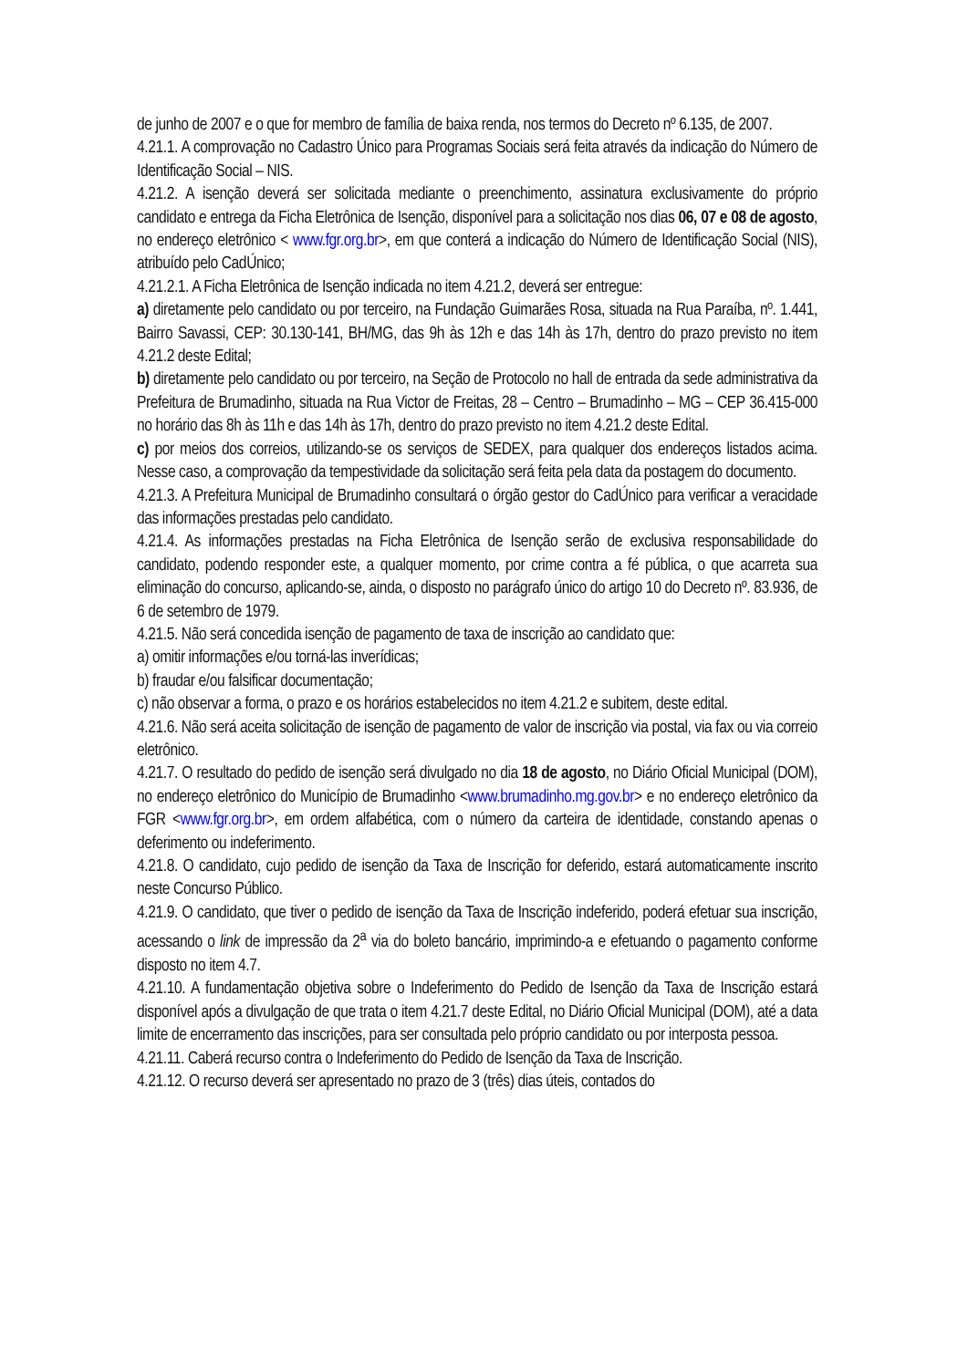de junho de 2007 e o que for membro de família de baixa renda, nos termos do Decreto nº 6.135, de 2007.
4.21.1. A comprovação no Cadastro Único para Programas Sociais será feita através da indicação do Número de Identificação Social – NIS.
4.21.2. A isenção deverá ser solicitada mediante o preenchimento, assinatura exclusivamente do próprio candidato e entrega da Ficha Eletrônica de Isenção, disponível para a solicitação nos dias 06, 07 e 08 de agosto, no endereço eletrônico < www.fgr.org.br>, em que conterá a indicação do Número de Identificação Social (NIS), atribuído pelo CadÚnico;
4.21.2.1. A Ficha Eletrônica de Isenção indicada no item 4.21.2, deverá ser entregue:
a) diretamente pelo candidato ou por terceiro, na Fundação Guimarães Rosa, situada na Rua Paraíba, nº. 1.441, Bairro Savassi, CEP: 30.130-141, BH/MG, das 9h às 12h e das 14h às 17h, dentro do prazo previsto no item 4.21.2 deste Edital;
b) diretamente pelo candidato ou por terceiro, na Seção de Protocolo no hall de entrada da sede administrativa da Prefeitura de Brumadinho, situada na Rua Victor de Freitas, 28 – Centro – Brumadinho – MG – CEP 36.415-000 no horário das 8h às 11h e das 14h às 17h, dentro do prazo previsto no item 4.21.2 deste Edital.
c) por meios dos correios, utilizando-se os serviços de SEDEX, para qualquer dos endereços listados acima. Nesse caso, a comprovação da tempestividade da solicitação será feita pela data da postagem do documento.
4.21.3. A Prefeitura Municipal de Brumadinho consultará o órgão gestor do CadÚnico para verificar a veracidade das informações prestadas pelo candidato.
4.21.4. As informações prestadas na Ficha Eletrônica de Isenção serão de exclusiva responsabilidade do candidato, podendo responder este, a qualquer momento, por crime contra a fé pública, o que acarreta sua eliminação do concurso, aplicando-se, ainda, o disposto no parágrafo único do artigo 10 do Decreto nº. 83.936, de 6 de setembro de 1979.
4.21.5. Não será concedida isenção de pagamento de taxa de inscrição ao candidato que:
a) omitir informações e/ou torná-las inverídicas;
b) fraudar e/ou falsificar documentação;
c) não observar a forma, o prazo e os horários estabelecidos no item 4.21.2 e subitem, deste edital.
4.21.6. Não será aceita solicitação de isenção de pagamento de valor de inscrição via postal, via fax ou via correio eletrônico.
4.21.7. O resultado do pedido de isenção será divulgado no dia 18 de agosto, no Diário Oficial Municipal (DOM), no endereço eletrônico do Município de Brumadinho <www.brumadinho.mg.gov.br> e no endereço eletrônico da FGR <www.fgr.org.br>, em ordem alfabética, com o número da carteira de identidade, constando apenas o deferimento ou indeferimento.
4.21.8. O candidato, cujo pedido de isenção da Taxa de Inscrição for deferido, estará automaticamente inscrito neste Concurso Público.
4.21.9. O candidato, que tiver o pedido de isenção da Taxa de Inscrição indeferido, poderá efetuar sua inscrição, acessando o link de impressão da 2<sup>a</sup> via do boleto bancário, imprimindo-a e efetuando o pagamento conforme disposto no item 4.7.
4.21.10. A fundamentação objetiva sobre o Indeferimento do Pedido de Isenção da Taxa de Inscrição estará disponível após a divulgação de que trata o item 4.21.7 deste Edital, no Diário Oficial Municipal (DOM), até a data limite de encerramento das inscrições, para ser consultada pelo próprio candidato ou por interposta pessoa.
4.21.11. Caberá recurso contra o Indeferimento do Pedido de Isenção da Taxa de Inscrição.
4.21.12. O recurso deverá ser apresentado no prazo de 3 (três) dias úteis, contados do